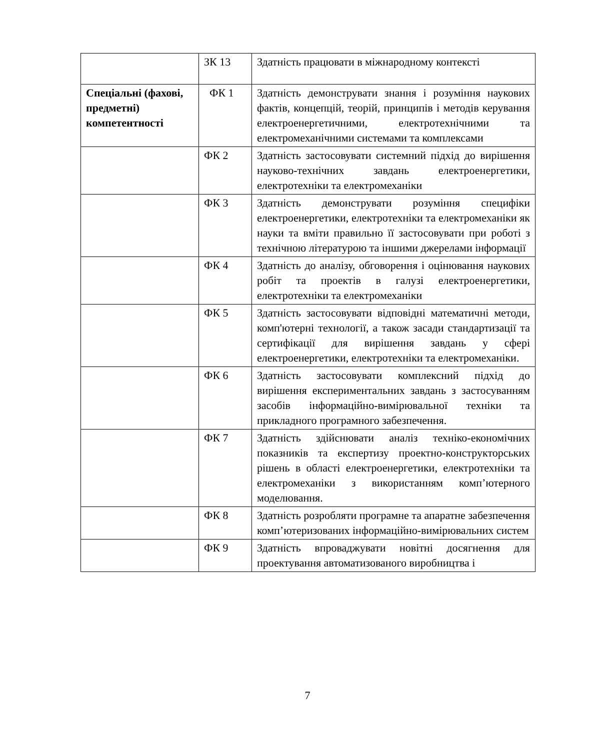| | ЗК 13 | Здатність працювати в міжнародному контексті |
| Спеціальні (фахові, предметні) компетентності | ФК 1 | Здатність демонструвати знання і розуміння наукових фактів, концепцій, теорій, принципів і методів керування електроенергетичними, електротехнічними та електромеханічними системами та комплексами |
| | ФК 2 | Здатність застосовувати системний підхід до вирішення науково-технічних завдань електроенергетики, електротехніки та електромеханіки |
| | ФК 3 | Здатність демонструвати розуміння специфіки електроенергетики, електротехніки та електромеханіки як науки та вміти правильно її застосовувати при роботі з технічною літературою та іншими джерелами інформації |
| | ФК 4 | Здатність до аналізу, обговорення і оцінювання наукових робіт та проектів в галузі електроенергетики, електротехніки та електромеханіки |
| | ФК 5 | Здатність застосовувати відповідні математичні методи, комп'ютерні технології, а також засади стандартизації та сертифікації для вирішення завдань у сфері електроенергетики, електротехніки та електромеханіки. |
| | ФК 6 | Здатність застосовувати комплексний підхід до вирішення експериментальних завдань з застосуванням засобів інформаційно-вимірювальної техніки та прикладного програмного забезпечення. |
| | ФК 7 | Здатність здійснювати аналіз техніко-економічних показників та експертизу проектно-конструкторських рішень в області електроенергетики, електротехніки та електромеханіки з використанням комп’ютерного моделювання. |
| | ФК 8 | Здатність розробляти програмне та апаратне забезпечення комп’ютеризованих інформаційно-вимірювальних систем |
| | ФК 9 | Здатність впроваджувати новітні досягнення для проектування автоматизованого виробництва і |
7